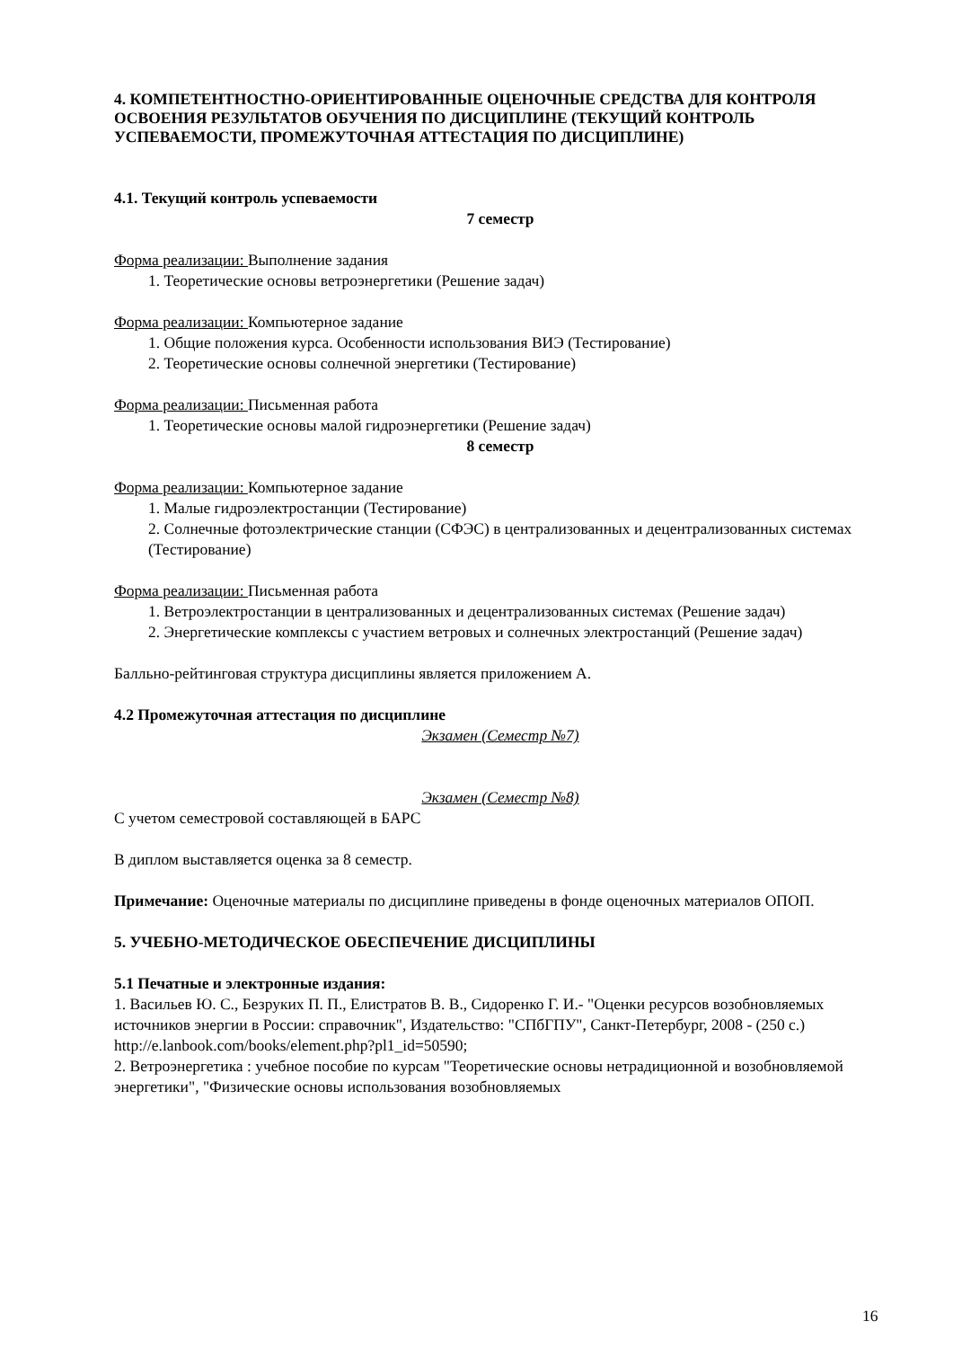4. КОМПЕТЕНТНОСТНО-ОРИЕНТИРОВАННЫЕ ОЦЕНОЧНЫЕ СРЕДСТВА ДЛЯ КОНТРОЛЯ ОСВОЕНИЯ РЕЗУЛЬТАТОВ ОБУЧЕНИЯ ПО ДИСЦИПЛИНЕ (ТЕКУЩИЙ КОНТРОЛЬ УСПЕВАЕМОСТИ, ПРОМЕЖУТОЧНАЯ АТТЕСТАЦИЯ ПО ДИСЦИПЛИНЕ)
4.1. Текущий контроль успеваемости
7 семестр
Форма реализации: Выполнение задания
1. Теоретические основы ветроэнергетики (Решение задач)
Форма реализации: Компьютерное задание
1. Общие положения курса. Особенности использования ВИЭ (Тестирование)
2. Теоретические основы солнечной энергетики (Тестирование)
Форма реализации: Письменная работа
1. Теоретические основы малой гидроэнергетики (Решение задач)
8 семестр
Форма реализации: Компьютерное задание
1. Малые гидроэлектростанции (Тестирование)
2. Солнечные фотоэлектрические станции (СФЭС) в централизованных и децентрализованных системах (Тестирование)
Форма реализации: Письменная работа
1. Ветроэлектростанции в централизованных и децентрализованных системах (Решение задач)
2. Энергетические комплексы с участием ветровых и солнечных электростанций (Решение задач)
Балльно-рейтинговая структура дисциплины является приложением А.
4.2 Промежуточная аттестация по дисциплине
Экзамен (Семестр №7)
Экзамен (Семестр №8)
С учетом семестровой составляющей в БАРС
В диплом выставляется оценка за 8 семестр.
Примечание: Оценочные материалы по дисциплине приведены в фонде оценочных материалов ОПОП.
5. УЧЕБНО-МЕТОДИЧЕСКОЕ ОБЕСПЕЧЕНИЕ ДИСЦИПЛИНЫ
5.1 Печатные и электронные издания:
1. Васильев Ю. С., Безруких П. П., Елистратов В. В., Сидоренко Г. И.- "Оценки ресурсов возобновляемых источников энергии в России: справочник", Издательство: "СПбГПУ", Санкт-Петербург, 2008 - (250 с.)
http://e.lanbook.com/books/element.php?pl1_id=50590;
2. Ветроэнергетика : учебное пособие по курсам "Теоретические основы нетрадиционной и возобновляемой энергетики", "Физические основы использования возобновляемых
16